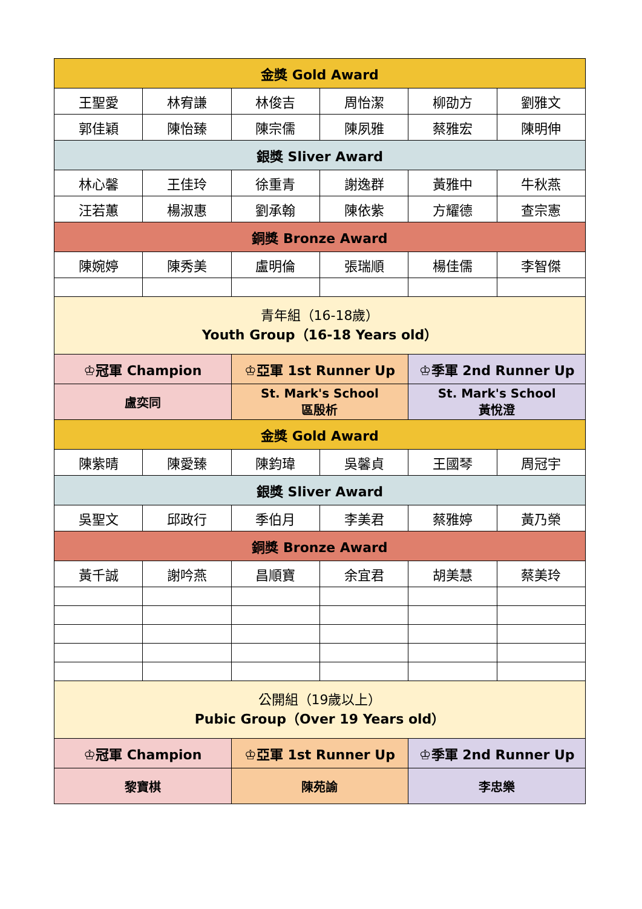| 金獎 Gold Award | | | | | |
| 王聖愛 | 林宥謙 | 林俊吉 | 周怡潔 | 柳劭方 | 劉雅文 |
| 郭佳穎 | 陳怡臻 | 陳宗儒 | 陳夙雅 | 蔡雅宏 | 陳明伸 |
| 銀獎 Sliver Award | | | | | |
| 林心馨 | 王佳玲 | 徐重青 | 謝逸群 | 黃雅中 | 牛秋燕 |
| 汪若蕙 | 楊淑惠 | 劉承翰 | 陳依紫 | 方耀德 | 查宗憲 |
| 銅獎 Bronze Award | | | | | |
| 陳婉婷 | 陳秀美 | 盧明倫 | 張瑞順 | 楊佳儒 | 李智傑 |
| 青年組（16-18歲） Youth Group（16-18 Years old） | | | | | |
| ♔冠軍 Champion | | ♔亞軍 1st Runner Up | | ♔季軍 2nd Runner Up | |
| 盧奕同 | | St. Mark's School 區殷析 | | St. Mark's School 黃悅澄 | |
| 金獎 Gold Award | | | | | |
| 陳紫晴 | 陳愛臻 | 陳鈞瑋 | 吳馨貞 | 王國琴 | 周冠宇 |
| 銀獎 Sliver Award | | | | | |
| 吳聖文 | 邱政行 | 季伯月 | 李美君 | 蔡雅婷 | 黃乃榮 |
| 銅獎 Bronze Award | | | | | |
| 黃千誠 | 謝吟燕 | 昌順寶 | 余宜君 | 胡美慧 | 蔡美玲 |
| 公開組（19歲以上） Pubic Group（Over 19 Years old） | | | | | |
| ♔冠軍 Champion | | ♔亞軍 1st Runner Up | | ♔季軍 2nd Runner Up | |
| 黎寶棋 | | 陳苑諭 | | 李忠樂 | |